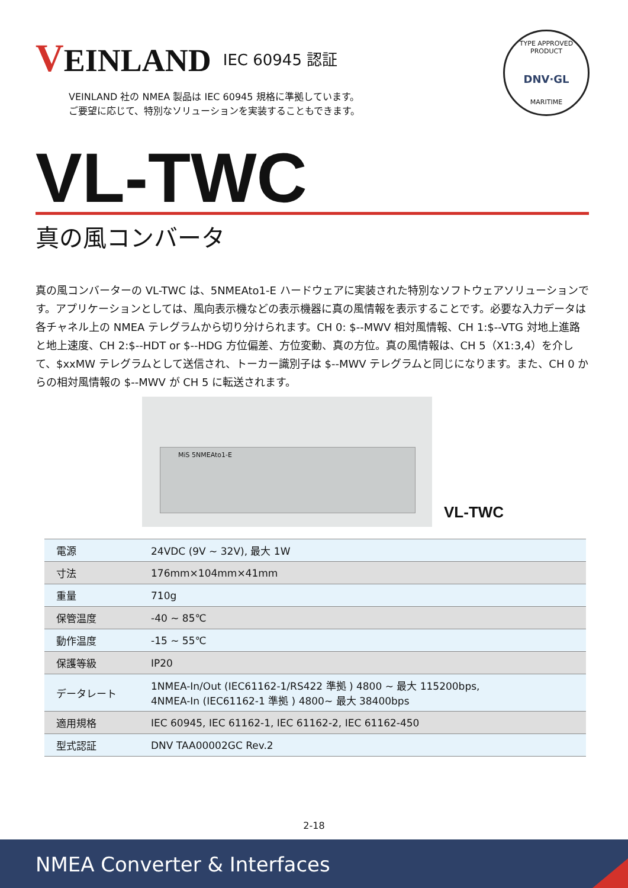VEINLAND
IEC 60945 認証
VEINLAND 社の NMEA 製品は IEC 60945 規格に準拠しています。
ご要望に応じて、特別なソリューションを実装することもできます。
TYPE APPROVED PRODUCT
DNV·GL
MARITIME
VL-TWC
真の風コンバータ
真の風コンバーターの VL-TWC は、5NMEAto1-E ハードウェアに実装された特別なソフトウェアソリューションです。アプリケーションとしては、風向表示機などの表示機器に真の風情報を表示することです。必要な入力データは各チャネル上の NMEA テレグラムから切り分けられます。CH 0: $--MWV 相対風情報、CH 1:$--VTG 対地上進路と地上速度、CH 2:$--HDT or $--HDG 方位偏差、方位変動、真の方位。真の風情報は、CH 5（X1:3,4）を介して、$xxMW テレグラムとして送信され、トーカー識別子は $--MWV テレグラムと同じになります。また、CH 0 からの相対風情報の $--MWV が CH 5 に転送されます。
MiS 5NMEAto1-E
VL-TWC
| 電源 | 24VDC (9V ~ 32V), 最大 1W |
| 寸法 | 176mm×104mm×41mm |
| 重量 | 710g |
| 保管温度 | -40 ~ 85℃ |
| 動作温度 | -15 ~ 55℃ |
| 保護等級 | IP20 |
| データレート | 1NMEA-In/Out (IEC61162-1/RS422 準拠 ) 4800 ~ 最大 115200bps, 4NMEA-In (IEC61162-1 準拠 ) 4800~ 最大 38400bps |
| 適用規格 | IEC 60945, IEC 61162-1, IEC 61162-2, IEC 61162-450 |
| 型式認証 | DNV TAA00002GC Rev.2 |
2-18
NMEA Converter & Interfaces